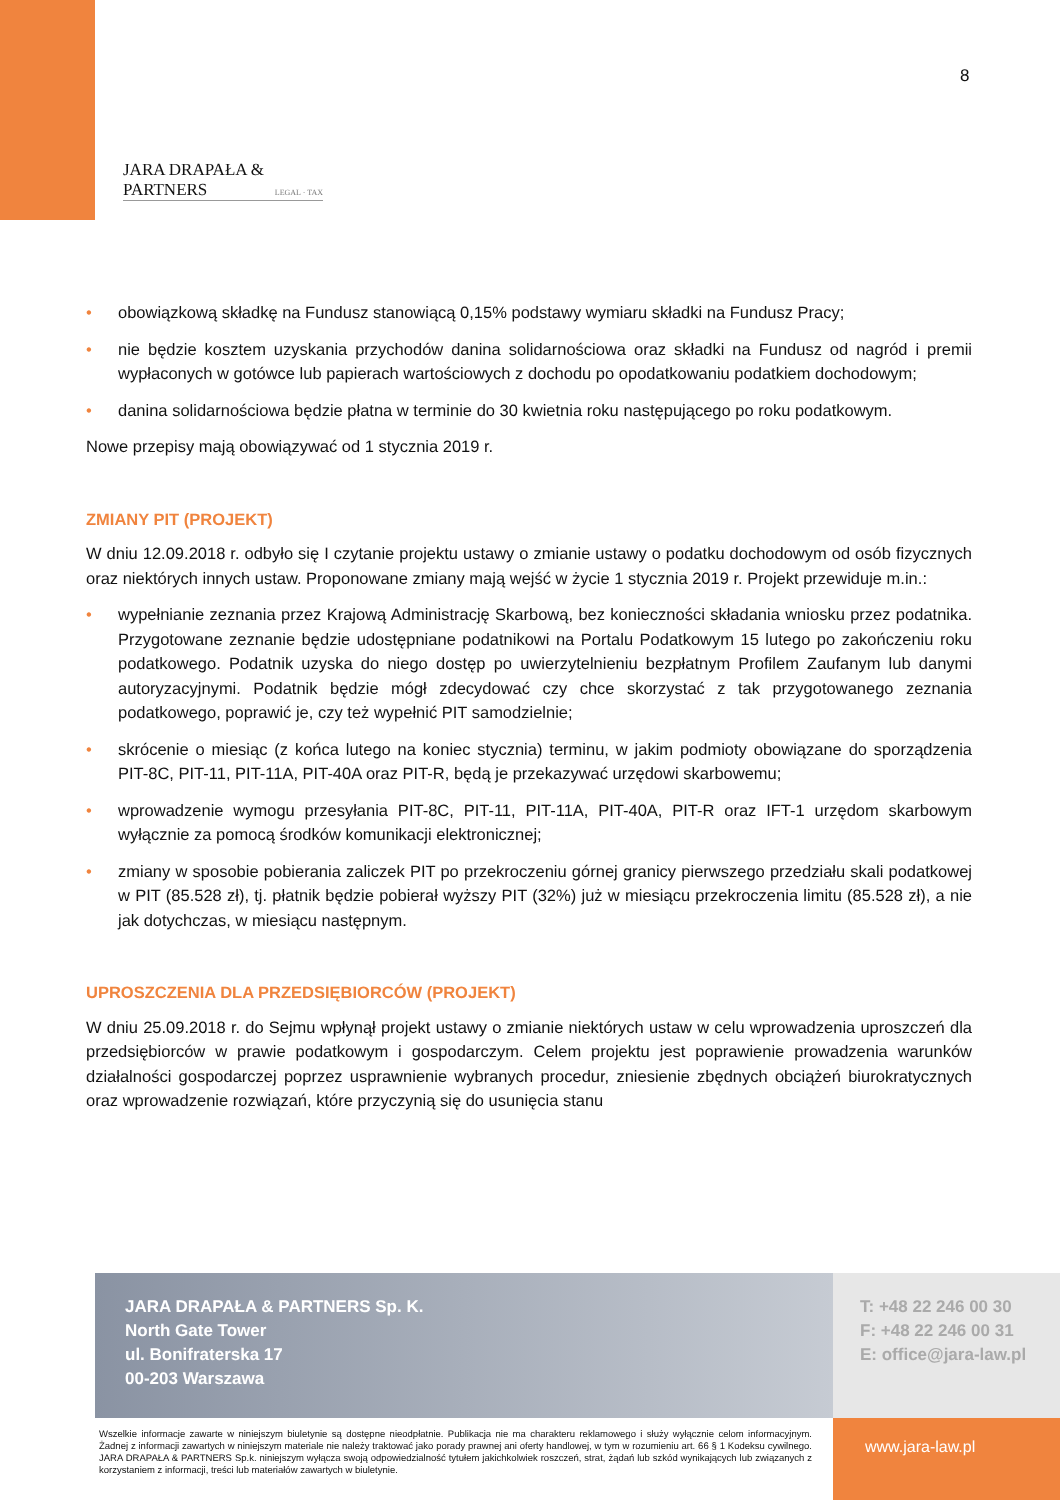8
JARA DRAPAŁA & PARTNERS
LEGAL · TAX
• obowiązkową składkę na Fundusz stanowiącą 0,15% podstawy wymiaru składki na Fundusz Pracy;
• nie będzie kosztem uzyskania przychodów danina solidarnościowa oraz składki na Fundusz od nagród i premii wypłaconych w gotówce lub papierach wartościowych z dochodu po opodatkowaniu podatkiem dochodowym;
• danina solidarnościowa będzie płatna w terminie do 30 kwietnia roku następującego po roku podatkowym.
Nowe przepisy mają obowiązywać od 1 stycznia 2019 r.
ZMIANY PIT (PROJEKT)
W dniu 12.09.2018 r. odbyło się I czytanie projektu ustawy o zmianie ustawy o podatku dochodowym od osób fizycznych oraz niektórych innych ustaw. Proponowane zmiany mają wejść w życie 1 stycznia 2019 r. Projekt przewiduje m.in.:
• wypełnianie zeznania przez Krajową Administrację Skarbową, bez konieczności składania wniosku przez podatnika. Przygotowane zeznanie będzie udostępniane podatnikowi na Portalu Podatkowym 15 lutego po zakończeniu roku podatkowego. Podatnik uzyska do niego dostęp po uwierzytelnieniu bezpłatnym Profilem Zaufanym lub danymi autoryzacyjnymi. Podatnik będzie mógł zdecydować czy chce skorzystać z tak przygotowanego zeznania podatkowego, poprawić je, czy też wypełnić PIT samodzielnie;
• skrócenie o miesiąc (z końca lutego na koniec stycznia) terminu, w jakim podmioty obowiązane do sporządzenia PIT-8C, PIT-11, PIT-11A, PIT-40A oraz PIT-R, będą je przekazywać urzędowi skarbowemu;
• wprowadzenie wymogu przesyłania PIT-8C, PIT-11, PIT-11A, PIT-40A, PIT-R oraz IFT-1 urzędom skarbowym wyłącznie za pomocą środków komunikacji elektronicznej;
• zmiany w sposobie pobierania zaliczek PIT po przekroczeniu górnej granicy pierwszego przedziału skali podatkowej w PIT (85.528 zł), tj. płatnik będzie pobierał wyższy PIT (32%) już w miesiącu przekroczenia limitu (85.528 zł), a nie jak dotychczas, w miesiącu następnym.
UPROSZCZENIA DLA PRZEDSIĘBIORCÓW (PROJEKT)
W dniu 25.09.2018 r. do Sejmu wpłynął projekt ustawy o zmianie niektórych ustaw w celu wprowadzenia uproszczeń dla przedsiębiorców w prawie podatkowym i gospodarczym. Celem projektu jest poprawienie prowadzenia warunków działalności gospodarczej poprzez usprawnienie wybranych procedur, zniesienie zbędnych obciążeń biurokratycznych oraz wprowadzenie rozwiązań, które przyczynią się do usunięcia stanu
JARA DRAPAŁA & PARTNERS Sp. K.
North Gate Tower
ul. Bonifraterska 17
00-203 Warszawa
T: +48 22 246 00 30
F: +48 22 246 00 31
E: office@jara-law.pl
Wszelkie informacje zawarte w niniejszym biuletynie są dostępne nieodpłatnie. Publikacja nie ma charakteru reklamowego i służy wyłącznie celom informacyjnym. Żadnej z informacji zawartych w niniejszym materiale nie należy traktować jako porady prawnej ani oferty handlowej, w tym w rozumieniu art. 66 § 1 Kodeksu cywilnego. JARA DRAPAŁA & PARTNERS Sp.k. niniejszym wyłącza swoją odpowiedzialność tytułem jakichkolwiek roszczeń, strat, żądań lub szkód wynikających lub związanych z korzystaniem z informacji, treści lub materiałów zawartych w biuletynie.
www.jara-law.pl